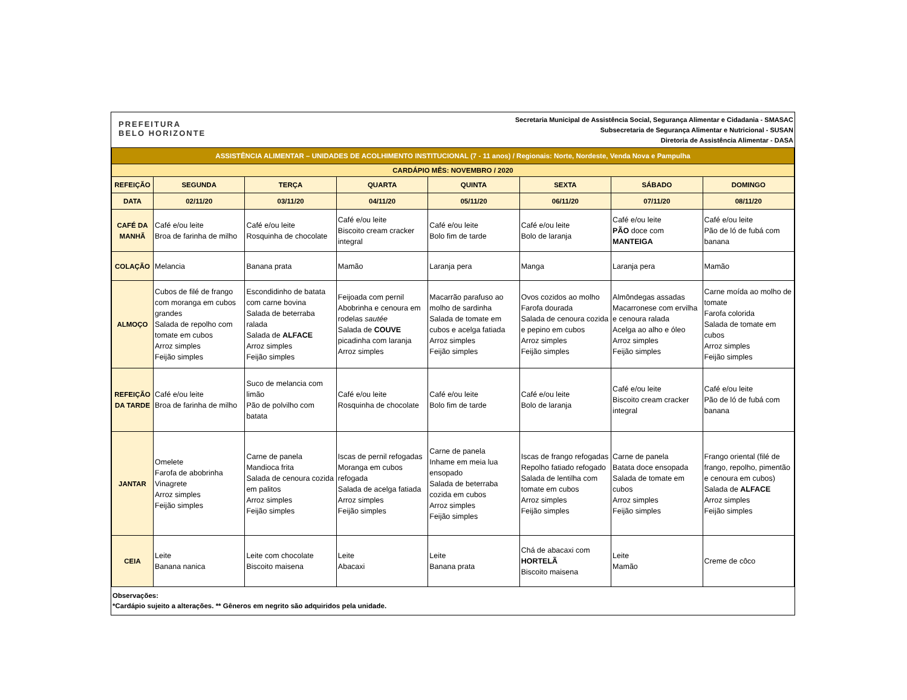PREFEITURA
BELO HORIZONTE
Secretaria Municipal de Assistência Social, Segurança Alimentar e Cidadania - SMASAC
Subsecretaria de Segurança Alimentar e Nutricional - SUSAN
Diretoria de Assistência Alimentar - DASA
| ASSISTÊNCIA ALIMENTAR – UNIDADES DE ACOLHIMENTO INSTITUCIONAL (7 - 11 anos) / Regionais: Norte, Nordeste, Venda Nova e Pampulha | | | | | | | |
| CARDÁPIO MÊS: NOVEMBRO / 2020 | | | | | | | |
| REFEIÇÃO | SEGUNDA | TERÇA | QUARTA | QUINTA | SEXTA | SÁBADO | DOMINGO |
| DATA | 02/11/20 | 03/11/20 | 04/11/20 | 05/11/20 | 06/11/20 | 07/11/20 | 08/11/20 |
| CAFÉ DA MANHÃ | Café e/ou leite Broa de farinha de milho | Café e/ou leite Rosquinha de chocolate | Café e/ou leite Biscoito cream cracker integral | Café e/ou leite Bolo fim de tarde | Café e/ou leite Bolo de laranja | Café e/ou leite PÃO doce com MANTEIGA | Café e/ou leite Pão de ló de fubá com banana |
| COLAÇÃO | Melancia | Banana prata | Mamão | Laranja pera | Manga | Laranja pera | Mamão |
| ALMOÇO | Cubos de filé de frango com moranga em cubos grandes Salada de repolho com tomate em cubos Arroz simples Feijão simples | Escondidinho de batata com carne bovina Salada de beterraba ralada Salada de ALFACE Arroz simples Feijão simples | Feijoada com pernil Abobrinha e cenoura em rodelas sautée Salada de COUVE picadinha com laranja Arroz simples | Macarrão parafuso ao molho de sardinha Salada de tomate em cubos e acelga fatiada Arroz simples Feijão simples | Ovos cozidos ao molho Farofa dourada Salada de cenoura cozida e pepino em cubos Arroz simples Feijão simples | Almôndegas assadas Macarronese com ervilha e cenoura ralada Acelga ao alho e óleo Arroz simples Feijão simples | Carne moída ao molho de tomate Farofa colorida Salada de tomate em cubos Arroz simples Feijão simples |
| REFEIÇÃO DA TARDE | Café e/ou leite Broa de farinha de milho | Suco de melancia com limão Pão de polvilho com batata | Café e/ou leite Rosquinha de chocolate | Café e/ou leite Bolo fim de tarde | Café e/ou leite Bolo de laranja | Café e/ou leite Biscoito cream cracker integral | Café e/ou leite Pão de ló de fubá com banana |
| JANTAR | Omelete Farofa de abobrinha Vinagrete Arroz simples Feijão simples | Carne de panela Mandioca frita Salada de cenoura cozida em palitos Arroz simples Feijão simples | Iscas de pernil refogadas Moranga em cubos refogada Salada de acelga fatiada Arroz simples Feijão simples | Carne de panela Inhame em meia lua ensopado Salada de beterraba cozida em cubos Arroz simples Feijão simples | Iscas de frango refogadas Repolho fatiado refogado Salada de lentilha com tomate em cubos Arroz simples Feijão simples | Carne de panela Batata doce ensopada Salada de tomate em cubos Arroz simples Feijão simples | Frango oriental (filé de frango, repolho, pimentão e cenoura em cubos) Salada de ALFACE Arroz simples Feijão simples |
| CEIA | Leite Banana nanica | Leite com chocolate Biscoito maisena | Leite Abacaxi | Leite Banana prata | Chá de abacaxi com HORTELÃ Biscoito maisena | Leite Mamão | Creme de côco |
Observações:
*Cardápio sujeito a alterações. ** Gêneros em negrito são adquiridos pela unidade.